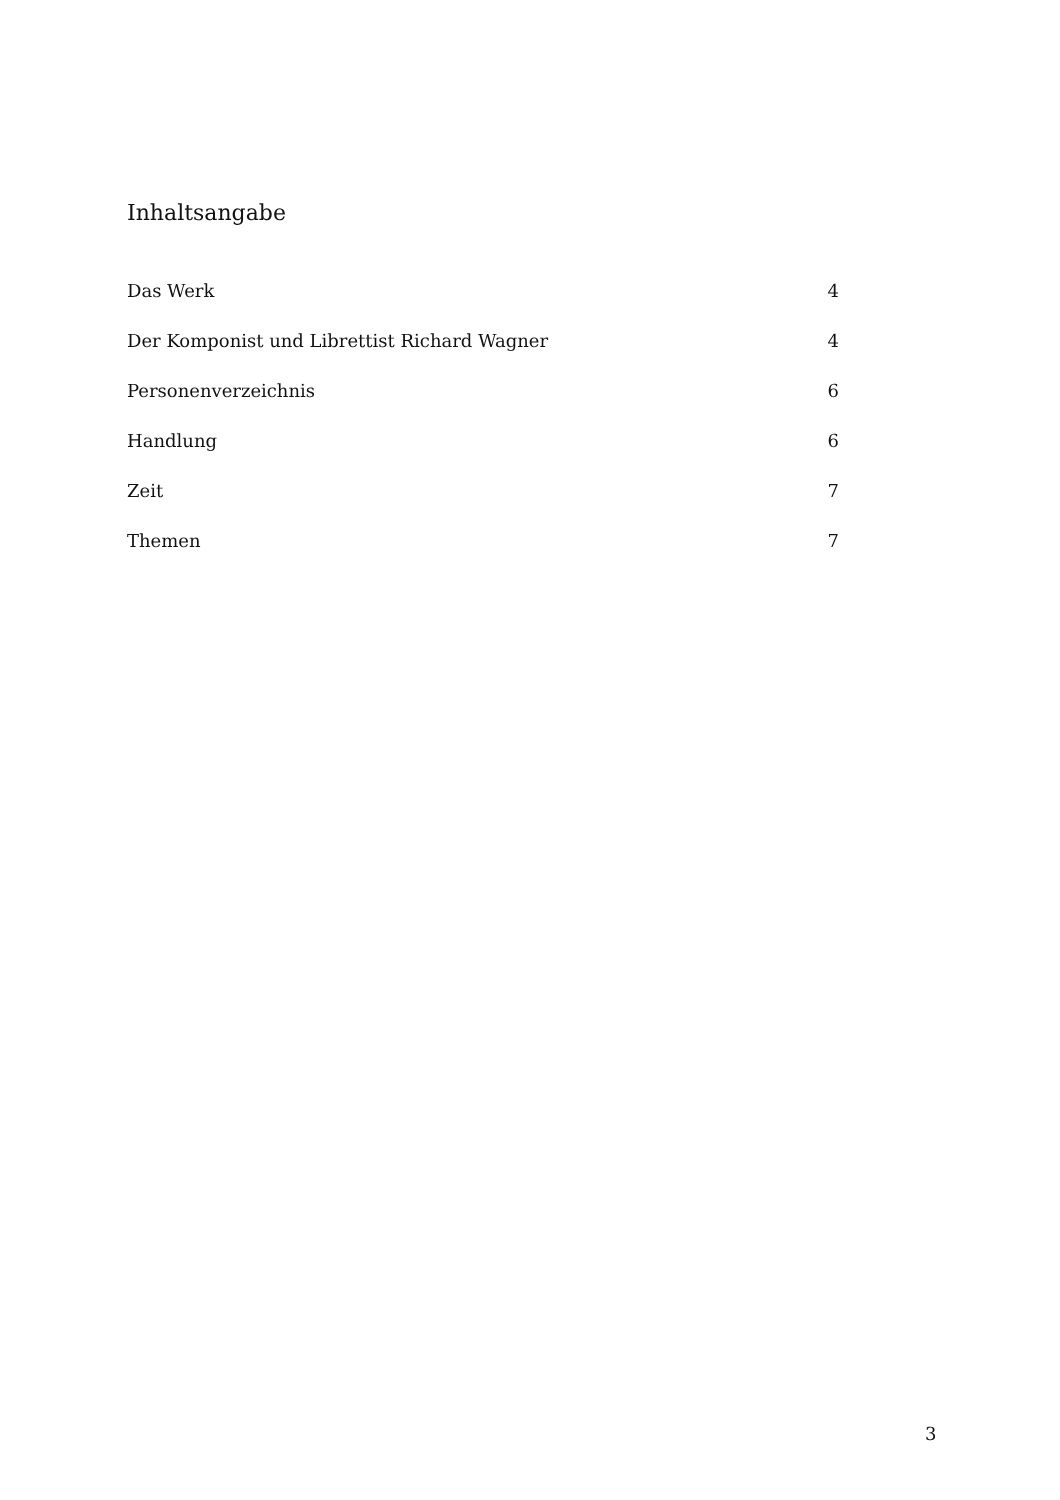Inhaltsangabe
| Das Werk | 4 |
| Der Komponist und Librettist Richard Wagner | 4 |
| Personenverzeichnis | 6 |
| Handlung | 6 |
| Zeit | 7 |
| Themen | 7 |
3